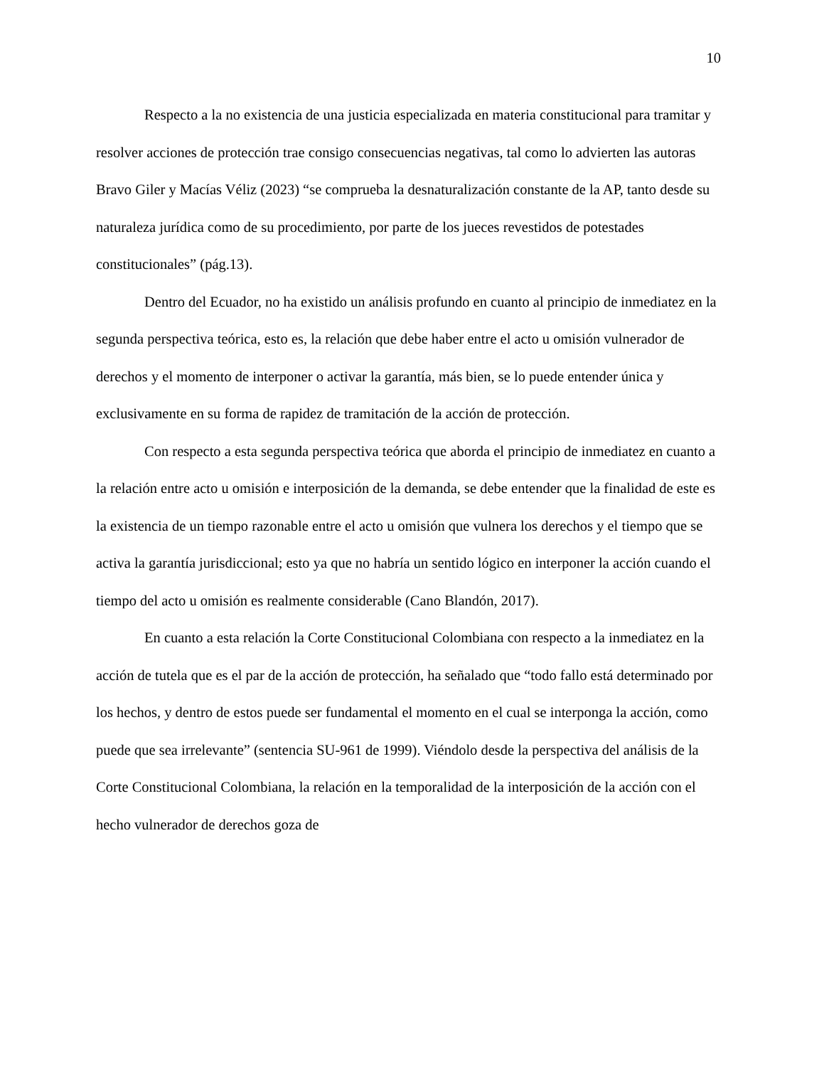10
Respecto a la no existencia de una justicia especializada en materia constitucional para tramitar y resolver acciones de protección trae consigo consecuencias negativas, tal como lo advierten las autoras Bravo Giler y Macías Véliz (2023) “se comprueba la desnaturalización constante de la AP, tanto desde su naturaleza jurídica como de su procedimiento, por parte de los jueces revestidos de potestades constitucionales” (pág.13).
Dentro del Ecuador, no ha existido un análisis profundo en cuanto al principio de inmediatez en la segunda perspectiva teórica, esto es, la relación que debe haber entre el acto u omisión vulnerador de derechos y el momento de interponer o activar la garantía, más bien, se lo puede entender única y exclusivamente en su forma de rapidez de tramitación de la acción de protección.
Con respecto a esta segunda perspectiva teórica que aborda el principio de inmediatez en cuanto a la relación entre acto u omisión e interposición de la demanda, se debe entender que la finalidad de este es la existencia de un tiempo razonable entre el acto u omisión que vulnera los derechos y el tiempo que se activa la garantía jurisdiccional; esto ya que no habría un sentido lógico en interponer la acción cuando el tiempo del acto u omisión es realmente considerable (Cano Blandón, 2017).
En cuanto a esta relación la Corte Constitucional Colombiana con respecto a la inmediatez en la acción de tutela que es el par de la acción de protección, ha señalado que “todo fallo está determinado por los hechos, y dentro de estos puede ser fundamental el momento en el cual se interponga la acción, como puede que sea irrelevante” (sentencia SU-961 de 1999). Viéndolo desde la perspectiva del análisis de la Corte Constitucional Colombiana, la relación en la temporalidad de la interposición de la acción con el hecho vulnerador de derechos goza de